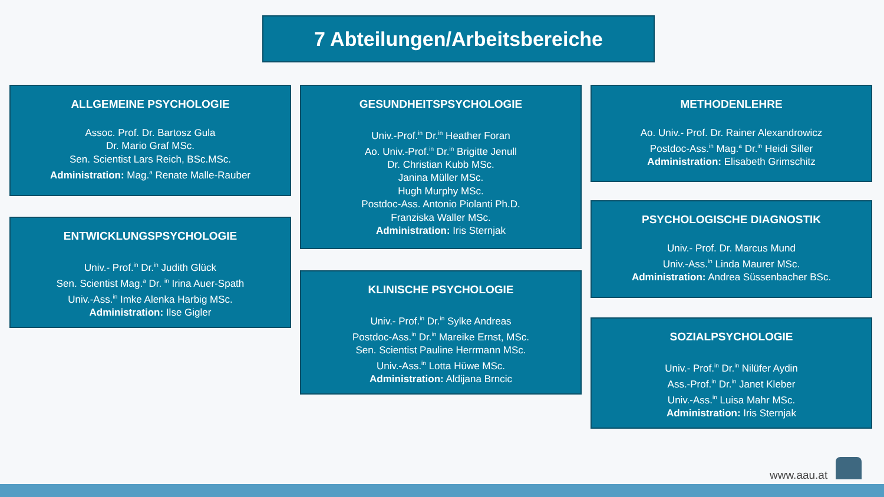7 Abteilungen/Arbeitsbereiche
ALLGEMEINE PSYCHOLOGIE
Assoc. Prof. Dr. Bartosz Gula
Dr. Mario Graf MSc.
Sen. Scientist Lars Reich, BSc.MSc.
Administration: Mag.<sup>a</sup> Renate Malle-Rauber
ENTWICKLUNGSPSYCHOLOGIE
Univ.- Prof.<sup>in</sup> Dr.<sup>in</sup> Judith Glück
Sen. Scientist Mag.<sup>a</sup> Dr. <sup>in</sup> Irina Auer-Spath
Univ.-Ass.<sup>in</sup> Imke Alenka Harbig MSc.
Administration: Ilse Gigler
GESUNDHEITSPSYCHOLOGIE
Univ.-Prof.<sup>in</sup> Dr.<sup>in</sup> Heather Foran
Ao. Univ.-Prof.<sup>in</sup> Dr.<sup>in</sup> Brigitte Jenull
Dr. Christian Kubb MSc.
Janina Müller MSc.
Hugh Murphy MSc.
Postdoc-Ass. Antonio Piolanti Ph.D.
Franziska Waller MSc.
Administration: Iris Sternjak
KLINISCHE PSYCHOLOGIE
Univ.- Prof.<sup>in</sup> Dr.<sup>in</sup> Sylke Andreas
Postdoc-Ass.<sup>in</sup> Dr.<sup>in</sup> Mareike Ernst, MSc.
Sen. Scientist Pauline Herrmann MSc.
Univ.-Ass.<sup>in</sup> Lotta Hüwe MSc.
Administration: Aldijana Brncic
METHODENLEHRE
Ao. Univ.- Prof. Dr. Rainer Alexandrowicz
Postdoc-Ass.<sup>in</sup> Mag.<sup>a</sup> Dr.<sup>in</sup> Heidi Siller
Administration: Elisabeth Grimschitz
PSYCHOLOGISCHE DIAGNOSTIK
Univ.- Prof. Dr. Marcus Mund
Univ.-Ass.<sup>in</sup> Linda Maurer MSc.
Administration: Andrea Süssenbacher BSc.
SOZIALPSYCHOLOGIE
Univ.- Prof.<sup>in</sup> Dr.<sup>in</sup> Nilüfer Aydin
Ass.-Prof.<sup>in</sup> Dr.<sup>in</sup> Janet Kleber
Univ.-Ass.<sup>in</sup> Luisa Mahr MSc.
Administration: Iris Sternjak
www.aau.at